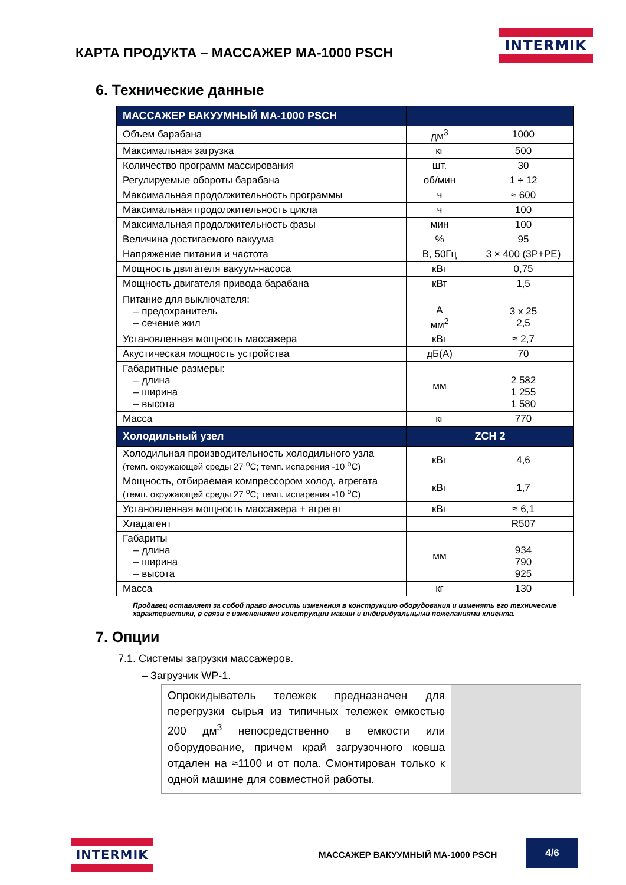КАРТА ПРОДУКТА – МАССАЖЕР МА-1000 PSCH
INTERMIK
6. Технические данные
| МАССАЖЕР ВАКУУМНЫЙ МА-1000 PSCH | | |
| --- | --- | --- |
| Объем барабана | дм<sup>3</sup> | 1000 |
| Максимальная загрузка | кг | 500 |
| Количество программ массирования | шт. | 30 |
| Регулируемые обороты барабана | об/мин | 1 ÷ 12 |
| Максимальная продолжительность программы | ч | ≈ 600 |
| Максимальная продолжительность цикла | ч | 100 |
| Максимальная продолжительность фазы | мин | 100 |
| Величина достигаемого вакуума | % | 95 |
| Напряжение питания и частота | В, 50Гц | 3 × 400 (3P+PE) |
| Мощность двигателя вакуум-насоса | кВт | 0,75 |
| Мощность двигателя привода барабана | кВт | 1,5 |
| Питание для выключателя: – предохранитель – сечение жил | A мм<sup>2</sup> | 3 x 25 2,5 |
| Установленная мощность массажера | кВт | ≈ 2,7 |
| Акустическая мощность устройства | дБ(А) | 70 |
| Габаритные размеры: – длина – ширина – высота | мм | 2 582 1 255 1 580 |
| Масса | кг | 770 |
| Холодильный узел | ZCH 2 | |
| Холодильная производительность холодильного узла (темп. окружающей среды 27 <sup>o</sup>C; темп. испарения -10 <sup>o</sup>C) | кВт | 4,6 |
| Мощность, отбираемая компрессором холод. агрегата (темп. окружающей среды 27 <sup>o</sup>C; темп. испарения -10 <sup>o</sup>C) | кВт | 1,7 |
| Установленная мощность массажера + агрегат | кВт | ≈ 6,1 |
| Хладагент | | R507 |
| Габариты – длина – ширина – высота | мм | 934 790 925 |
| Масса | кг | 130 |
Продавец оставляет за собой право вносить изменения в конструкцию оборудования и изменять его технические характеристики, в связи с изменениями конструкции машин и индивидуальными пожеланиями клиента.
7. Опции
7.1. Системы загрузки массажеров.
– Загрузчик WP-1.
Опрокидыватель тележек предназначен для перегрузки сырья из типичных тележек емкостью 200 дм<sup>3</sup> непосредственно в емкости или оборудование, причем край загрузочного ковша отдален на ≈1100 и от пола. Смонтирован только к одной машине для совместной работы.
INTERMIK
МАССАЖЕР ВАКУУМНЫЙ МА-1000 PSCH
4/6